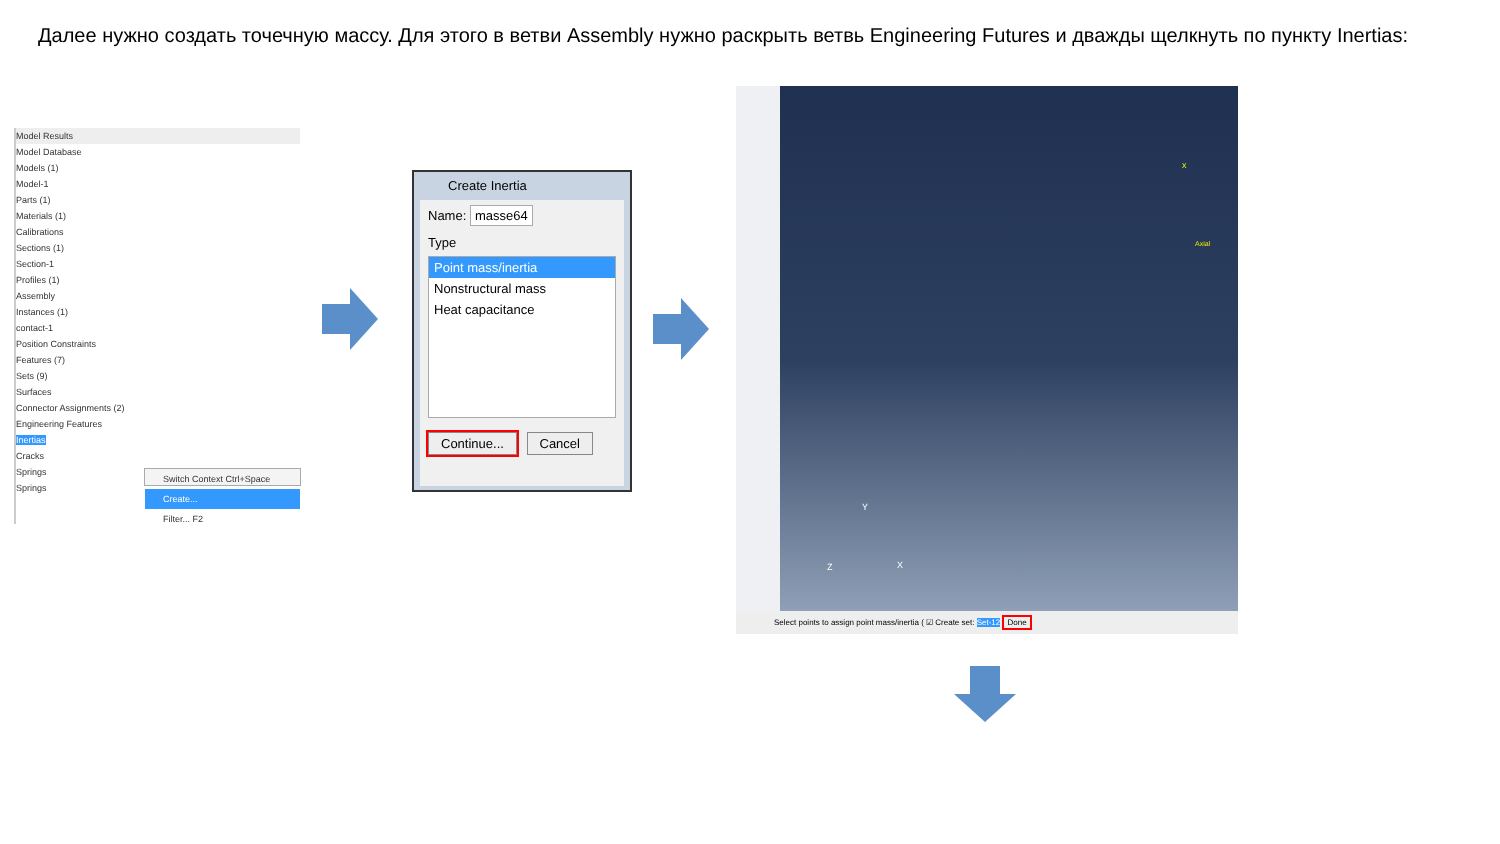Далее нужно создать точечную массу. Для этого в ветви Assembly нужно раскрыть ветвь Engineering Futures и дважды щелкнуть по пункту Inertias:
Model Results
Model Database
Models (1)
Model-1
Parts (1)
Materials (1)
Calibrations
Sections (1)
Section-1
Profiles (1)
Assembly
Instances (1)
contact-1
Position Constraints
Features (7)
Sets (9)
Surfaces
Connector Assignments (2)
Engineering Features
Inertias
Cracks
Springs
Springs
Switch Context Ctrl+Space
Create...
Filter... F2
Create Inertia
Name: masse64
Type
Point mass/inertia
Nonstructural mass
Heat capacitance
Continue... Cancel
Axial
x
Y
Z X
Select points to assign point mass/inertia ( ☑ Create set: Set-12 Done